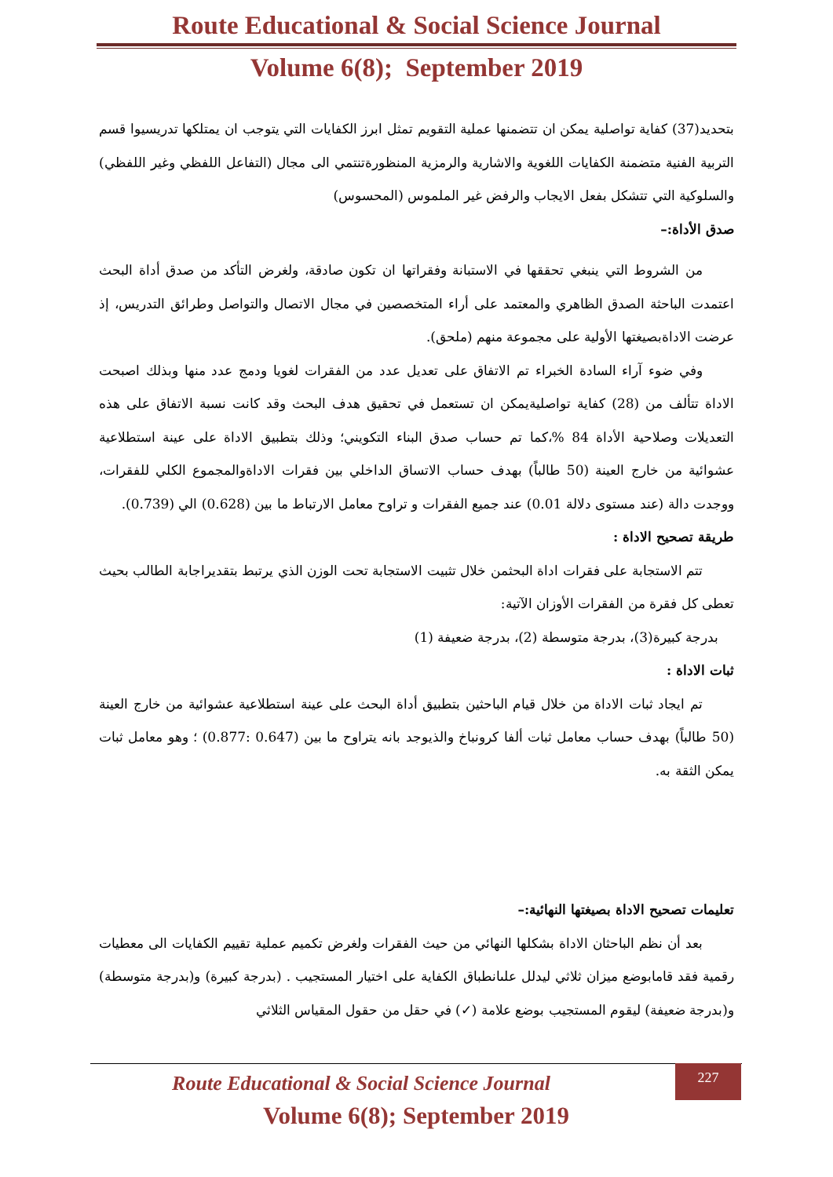Route Educational & Social Science Journal
Volume 6(8); September 2019
بتحديد(37) كفاية تواصلية يمكن ان تتضمنها عملية التقويم تمثل ابرز الكفايات التي يتوجب ان يمتلكها تدريسيوا قسم التربية الفنية متضمنة الكفايات اللغوية والاشارية والرمزية المنظورةتنتمي الى مجال (التفاعل اللفظي وغير اللفظي) والسلوكية التي تتشكل بفعل الايجاب والرفض غير الملموس (المحسوس)
صدق الأداة:–
من الشروط التي ينبغي تحققها في الاستبانة وفقراتها ان تكون صادقة، ولغرض التأكد من صدق أداة البحث اعتمدت الباحثة الصدق الظاهري والمعتمد على أراء المتخصصين في مجال الاتصال والتواصل وطرائق التدريس، إذ عرضت الاداةبصيغتها الأولية على مجموعة منهم (ملحق).
وفي ضوء آراء السادة الخبراء تم الاتفاق على تعديل عدد من الفقرات لغويا ودمج عدد منها وبذلك اصبحت الاداة تتألف من (28) كفاية تواصليةيمكن ان تستعمل في تحقيق هدف البحث وقد كانت نسبة الاتفاق على هذه التعديلات وصلاحية الأداة 84 %،كما تم حساب صدق البناء التكويني؛ وذلك بتطبيق الاداة على عينة استطلاعية عشوائية من خارج العينة (50 طالباً) بهدف حساب الاتساق الداخلي بين فقرات الاداةوالمجموع الكلي للفقرات، ووجدت دالة (عند مستوى دلالة 0.01) عند جميع الفقرات و تراوح معامل الارتباط ما بين (0.628) الي (0.739).
طريقة تصحيح الاداة :
تتم الاستجابة على فقرات اداة البحثمن خلال تثبيت الاستجابة تحت الوزن الذي يرتبط بتقديراجابة الطالب بحيث تعطى كل فقرة من الفقرات الأوزان الآتية:
بدرجة كبيرة(3)، بدرجة متوسطة (2)، بدرجة ضعيفة (1)
ثبات الاداة :
تم ايجاد ثبات الاداة من خلال قيام الباحثين بتطبيق أداة البحث على عينة استطلاعية عشوائية من خارج العينة (50 طالباً) بهدف حساب معامل ثبات ألفا كرونباخ والذيوجد بانه يتراوح ما بين (0.647 :0.877) ؛ وهو معامل ثبات يمكن الثقة به.
تعليمات تصحيح الاداة بصيغتها النهائية:–
بعد أن نظم الباحثان الاداة بشكلها النهائي من حيث الفقرات ولغرض تكميم عملية تقييم الكفايات الى معطيات رقمية فقد قامابوضع ميزان ثلاثي ليدلل علىانطباق الكفاية على اختيار المستجيب . (بدرجة كبيرة) و(بدرجة متوسطة) و(بدرجة ضعيفة) ليقوم المستجيب بوضع علامة (✓) في حقل من حقول المقياس الثلاثي
Route Educational & Social Science Journal
Volume 6(8); September 2019
227